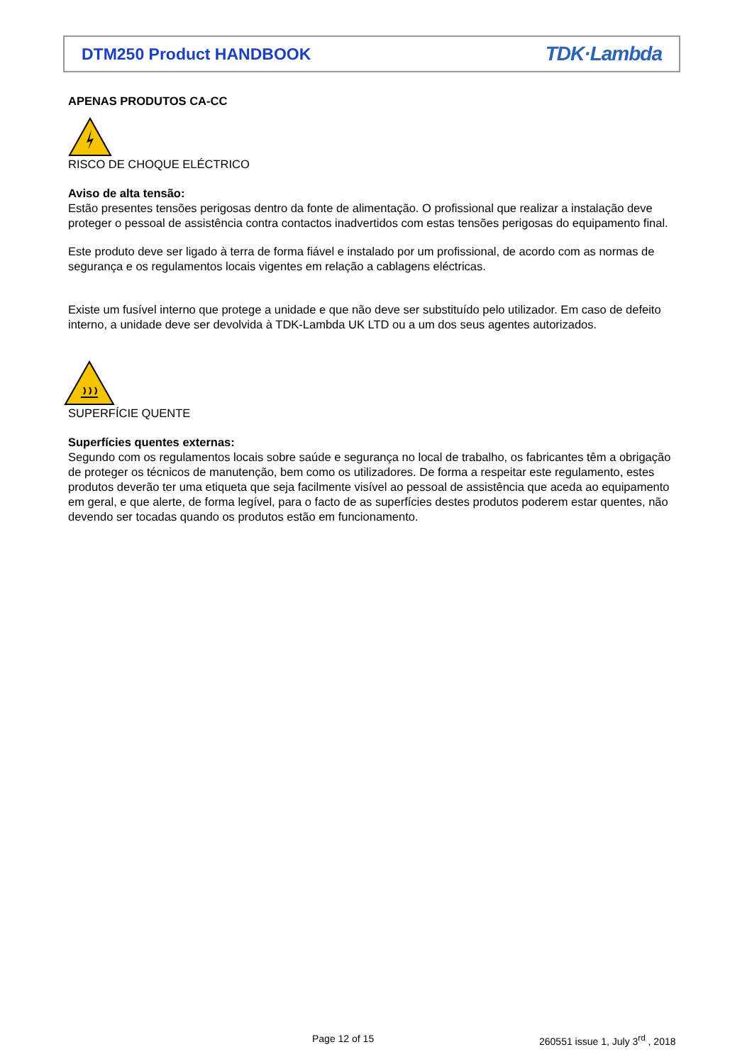DTM250 Product HANDBOOK TDK·Lambda
APENAS PRODUTOS CA-CC
RISCO DE CHOQUE ELÉCTRICO
Aviso de alta tensão:
Estão presentes tensões perigosas dentro da fonte de alimentação. O profissional que realizar a instalação deve proteger o pessoal de assistência contra contactos inadvertidos com estas tensões perigosas do equipamento final.
Este produto deve ser ligado à terra de forma fiável e instalado por um profissional, de acordo com as normas de segurança e os regulamentos locais vigentes em relação a cablagens eléctricas.
Existe um fusível interno que protege a unidade e que não deve ser substituído pelo utilizador. Em caso de defeito interno, a unidade deve ser devolvida à TDK-Lambda UK LTD ou a um dos seus agentes autorizados.
SUPERFÍCIE QUENTE
Superfícies quentes externas:
Segundo com os regulamentos locais sobre saúde e segurança no local de trabalho, os fabricantes têm a obrigação de proteger os técnicos de manutenção, bem como os utilizadores. De forma a respeitar este regulamento, estes produtos deverão ter uma etiqueta que seja facilmente visível ao pessoal de assistência que aceda ao equipamento em geral, e que alerte, de forma legível, para o facto de as superfícies destes produtos poderem estar quentes, não devendo ser tocadas quando os produtos estão em funcionamento.
Page 12 of 15 260551 issue 1, July 3<sup>rd</sup> , 2018